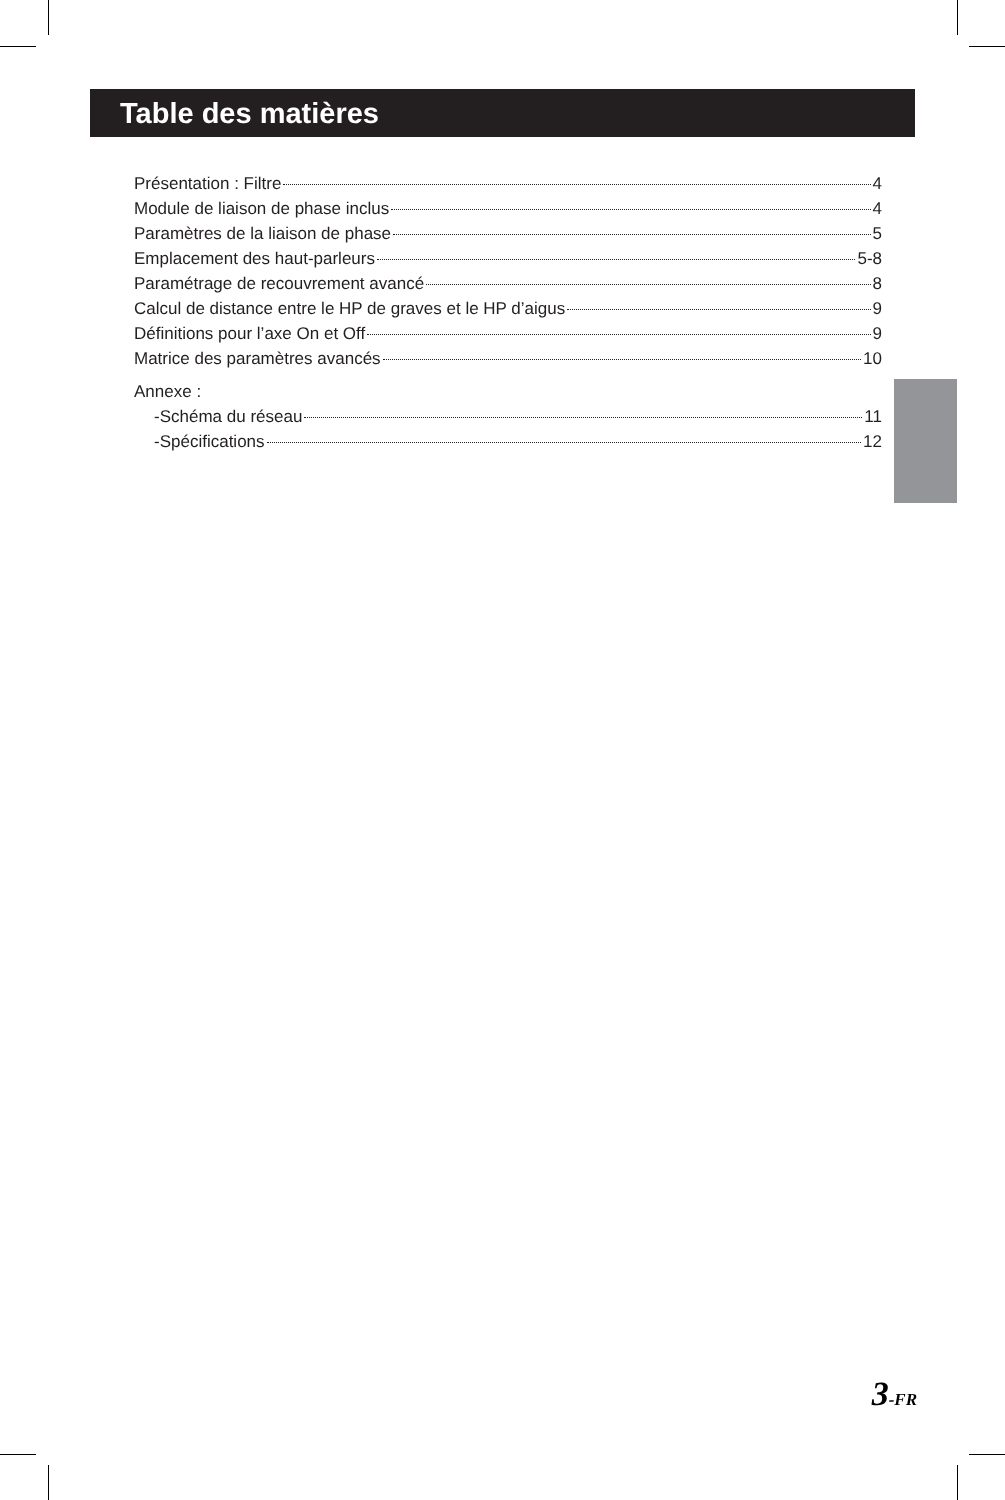Table des matières
Présentation : Filtre 4
Module de liaison de phase inclus 4
Paramètres de la liaison de phase 5
Emplacement des haut-parleurs 5-8
Paramétrage de recouvrement avancé 8
Calcul de distance entre le HP de graves et le HP d’aigus 9
Définitions pour l’axe On et Off 9
Matrice des paramètres avancés 10
Annexe :
-Schéma du réseau 11
-Spécifications 12
3-FR